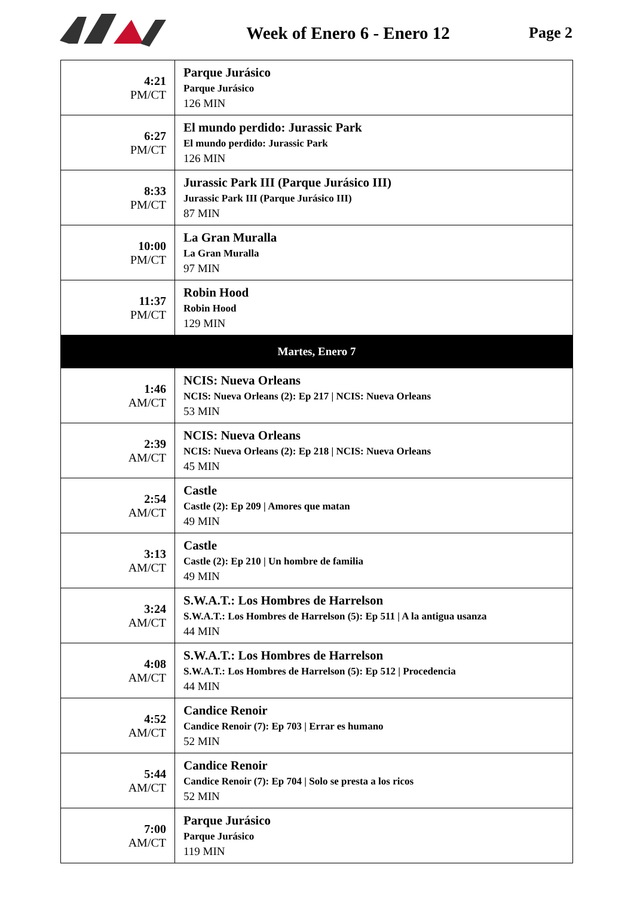Week of Enero 6 - Enero 12 Page 2
| 4:21 PM/CT | Parque Jurásico Parque Jurásico 126 MIN |
| 6:27 PM/CT | El mundo perdido: Jurassic Park El mundo perdido: Jurassic Park 126 MIN |
| 8:33 PM/CT | Jurassic Park III (Parque Jurásico III) Jurassic Park III (Parque Jurásico III) 87 MIN |
| 10:00 PM/CT | La Gran Muralla La Gran Muralla 97 MIN |
| 11:37 PM/CT | Robin Hood Robin Hood 129 MIN |
| Martes, Enero 7 | |
| 1:46 AM/CT | NCIS: Nueva Orleans NCIS: Nueva Orleans (2): Ep 217 / NCIS: Nueva Orleans 53 MIN |
| 2:39 AM/CT | NCIS: Nueva Orleans NCIS: Nueva Orleans (2): Ep 218 / NCIS: Nueva Orleans 45 MIN |
| 2:54 AM/CT | Castle Castle (2): Ep 209 / Amores que matan 49 MIN |
| 3:13 AM/CT | Castle Castle (2): Ep 210 / Un hombre de familia 49 MIN |
| 3:24 AM/CT | S.W.A.T.: Los Hombres de Harrelson S.W.A.T.: Los Hombres de Harrelson (5): Ep 511 / A la antigua usanza 44 MIN |
| 4:08 AM/CT | S.W.A.T.: Los Hombres de Harrelson S.W.A.T.: Los Hombres de Harrelson (5): Ep 512 / Procedencia 44 MIN |
| 4:52 AM/CT | Candice Renoir Candice Renoir (7): Ep 703 / Errar es humano 52 MIN |
| 5:44 AM/CT | Candice Renoir Candice Renoir (7): Ep 704 / Solo se presta a los ricos 52 MIN |
| 7:00 AM/CT | Parque Jurásico Parque Jurásico 119 MIN |